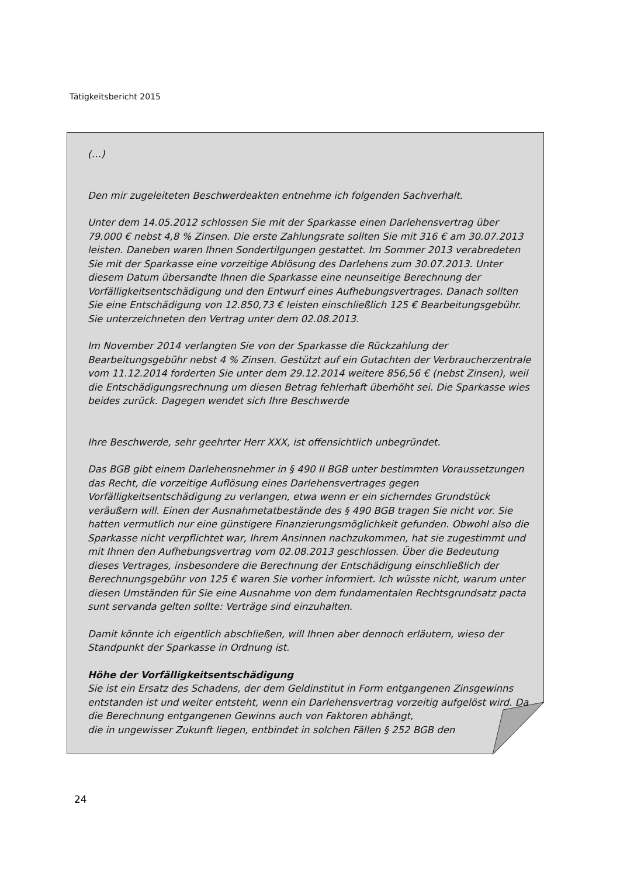Tätigkeitsbericht 2015
(…)
Den mir zugeleiteten Beschwerdeakten entnehme ich folgenden Sachverhalt.
Unter dem 14.05.2012 schlossen Sie mit der Sparkasse einen Darlehensvertrag über 79.000 € nebst 4,8 % Zinsen. Die erste Zahlungsrate sollten Sie mit 316 € am 30.07.2013 leisten. Daneben waren Ihnen Sondertilgungen gestattet. Im Sommer 2013 verabredeten Sie mit der Sparkasse eine vorzeitige Ablösung des Darlehens zum 30.07.2013. Unter diesem Datum übersandte Ihnen die Sparkasse eine neunseitige Berechnung der Vorfälligkeitsentschädigung und den Entwurf eines Aufhebungsvertrages. Danach sollten Sie eine Entschädigung von 12.850,73 € leisten einschließlich 125 € Bearbeitungsgebühr. Sie unterzeichneten den Vertrag unter dem 02.08.2013.
Im November 2014 verlangten Sie von der Sparkasse die Rückzahlung der Bearbeitungsgebühr nebst 4 % Zinsen. Gestützt auf ein Gutachten der Verbraucherzentrale vom 11.12.2014 forderten Sie unter dem 29.12.2014 weitere 856,56 € (nebst Zinsen), weil die Entschädigungsrechnung um diesen Betrag fehlerhaft überhöht sei. Die Sparkasse wies beides zurück. Dagegen wendet sich Ihre Beschwerde
Ihre Beschwerde, sehr geehrter Herr XXX, ist offensichtlich unbegründet.
Das BGB gibt einem Darlehensnehmer in § 490 II BGB unter bestimmten Voraussetzungen das Recht, die vorzeitige Auflösung eines Darlehensvertrages gegen Vorfälligkeitsentschädigung zu verlangen, etwa wenn er ein sicherndes Grundstück veräußern will. Einen der Ausnahmetatbestände des § 490 BGB tragen Sie nicht vor. Sie hatten vermutlich nur eine günstigere Finanzierungsmöglichkeit gefunden. Obwohl also die Sparkasse nicht verpflichtet war, Ihrem Ansinnen nachzukommen, hat sie zugestimmt und mit Ihnen den Aufhebungsvertrag vom 02.08.2013 geschlossen. Über die Bedeutung dieses Vertrages, insbesondere die Berechnung der Entschädigung einschließlich der Berechnungsgebühr von 125 € waren Sie vorher informiert. Ich wüsste nicht, warum unter diesen Umständen für Sie eine Ausnahme von dem fundamentalen Rechtsgrundsatz pacta sunt servanda gelten sollte: Verträge sind einzuhalten.
Damit könnte ich eigentlich abschließen, will Ihnen aber dennoch erläutern, wieso der Standpunkt der Sparkasse in Ordnung ist.
Höhe der Vorfälligkeitsentschädigung
Sie ist ein Ersatz des Schadens, der dem Geldinstitut in Form entgangenen Zinsgewinns entstanden ist und weiter entsteht, wenn ein Darlehensvertrag vorzeitig aufgelöst wird. Da die Berechnung entgangenen Gewinns auch von Faktoren abhängt,
die in ungewisser Zukunft liegen, entbindet in solchen Fällen § 252 BGB den
24